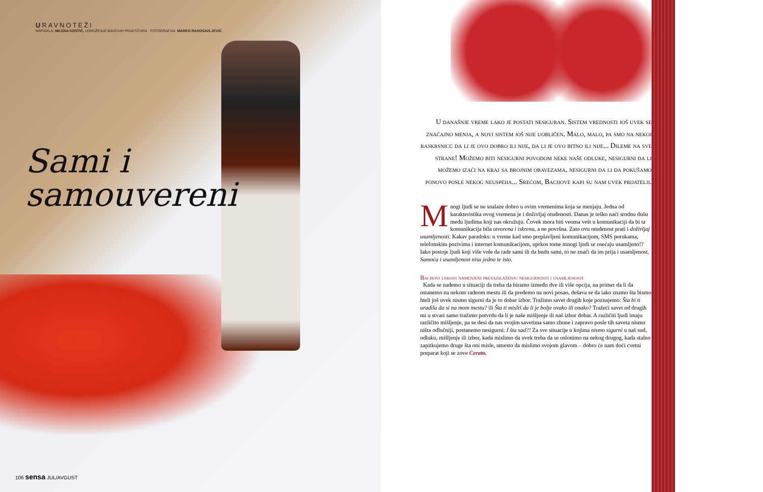URAVNOTEŽI
NAPISALA: MILENA KOSTIĆ, UDRUŽENJE BAHOVIH PRAKTIČARA FOTOGRAFIJA: MARKO RADOSAVLJEVIĆ
Sami i
samouvereni
106 sensa JUL/AVGUST
U današnje vreme lako je postati nesiguran. Sistem vrednosti još uvek se značajno menja, a novi sistem još nije uobličen. Malo, malo, pa smo na nekoj raskrsnici: da li je ovo dobro ili nije, da li je ovo bitno ili nije... Dileme na sve strane! Možemo biti nesigurni povodom neke naše odluke, nesigurni da li možemo izaći na kraj sa brojnim obavezama, nesigurni da li da pokušamo ponovo posle nekog neuspeha... Srećom, Bachove kapi su nam uvek prijatelji.
Mnogi ljudi se ne snalaze dobro u ovim vremenima koja se menjaju. Jedna od karakteristika ovog vremena je i doživljaj otuđenosti. Danas je teško naći srodnu dušu među ljudima koji nas okružuju. Čovek mora biti veoma vešt u komunikaciji da bi ta komunikacija bila otvorena i iskrena, a ne površna. Zato ovu otuđenost prati i doživljaj usamljenosti. Kakav paradoks: u vreme kad smo preplavljeni komunikacijom, SMS porukama, telefonskim pozivima i internet komunikacijom, uprkos tome mnogi ljudi se osećaju usamljeno!? Iako postoje ljudi koji više vole da rade sami ili da budu sami, to ne znači da im prija i usamljenost. Samoća i usamljenost nisu jedno te isto.
Bachovi lekovi namenjeni prevazilaženju nesigurnosti i usamljenosti
Kada se nađemo u situaciji da treba da biramo između dve ili više opcija, na primer da li da ostanemo na nekom radnom mestu ili da pređemo na novi posao, dešava se da iako znamo šta bismo hteli još uvek nismo sigurni da je to dobar izbor. Tražimo savet drugih koje poznajemo: Šta bi ti uradila da si na mom mestu? ili Šta ti misliš da li je bolje ovako ili onako? Tražeći savet od drugih mi u stvari samo tražimo potvrdu da li je naše mišljenje ili naš izbor dobar. A različiti ljudi imaju različito mišljenje, pa se desi da nas svojim savetima samo zbune i zapravo posle tih saveta nismo ništa odlučniji, postanemo nesigurni: I šta sad?! Za sve situacije u kojima nismo sigurni u naš sud, odluku, mišljenje ili izbor, kada mislimo da uvek treba da se oslonimo na nekog drugog, kada stalno zapitkujemo druge šta oni misle, umesto da mislimo svojom glavom – dobro će nam doći cvetni preparat koji se zove Cerato.